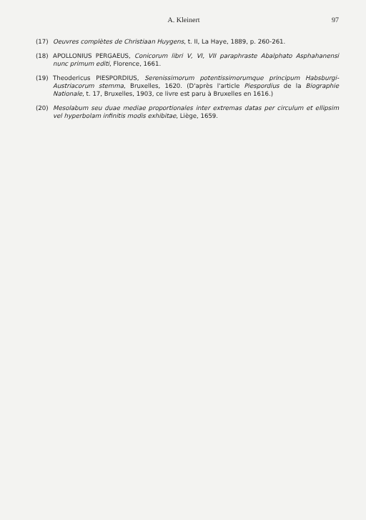A. Kleinert 97
(17) Oeuvres complètes de Christiaan Huygens, t. II, La Haye, 1889, p. 260-261.
(18) APOLLONIUS PERGAEUS, Conicorum libri V, VI, VII paraphraste Abalphato Asphahanensi nunc primum editi, Florence, 1661.
(19) Theodericus PIESPORDIUS, Serenissimorum potentissimorumque principum Habsburgi-Austriacorum stemma, Bruxelles, 1620. (D'après l'article Piespordius de la Biographie Nationale, t. 17, Bruxelles, 1903, ce livre est paru à Bruxelles en 1616.)
(20) Mesolabum seu duae mediae proportionales inter extremas datas per circulum et ellipsim vel hyperbolam infinitis modis exhibitae, Liège, 1659.